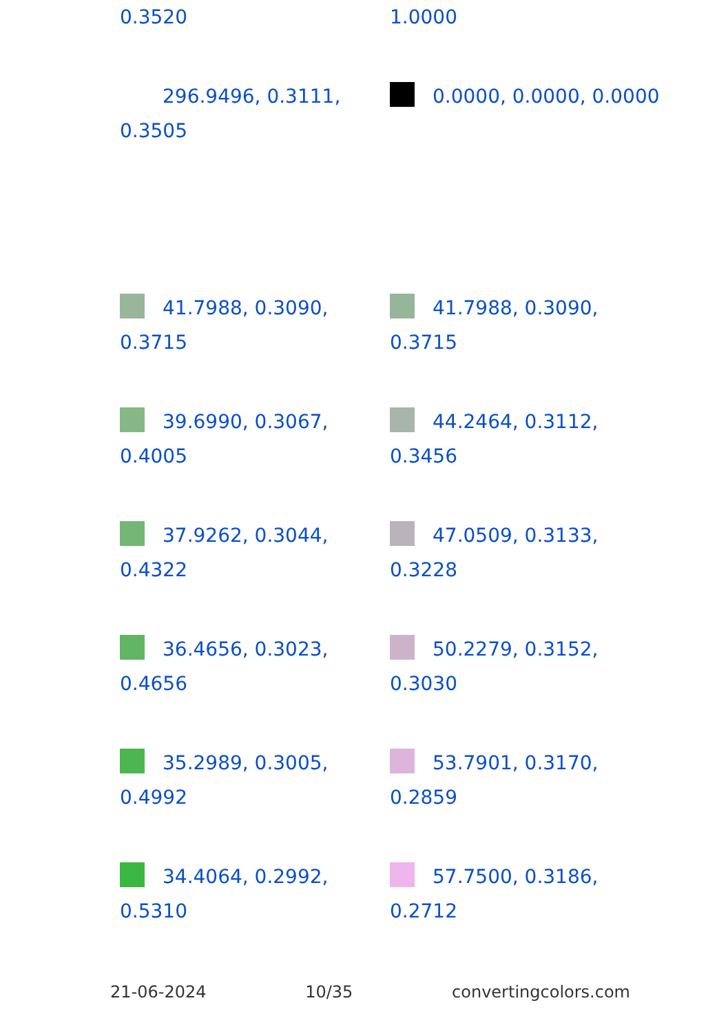0.3520 1.0000
296.9496, 0.3111, 0.3505
0.0000, 0.0000, 0.0000
41.7988, 0.3090, 0.3715 41.7988, 0.3090, 0.3715
39.6990, 0.3067, 0.4005 44.2464, 0.3112, 0.3456
37.9262, 0.3044, 0.4322 47.0509, 0.3133, 0.3228
36.4656, 0.3023, 0.4656 50.2279, 0.3152, 0.3030
35.2989, 0.3005, 0.4992 53.7901, 0.3170, 0.2859
34.4064, 0.2992, 0.5310 57.7500, 0.3186, 0.2712
21-06-2024 10/35 convertingcolors.com